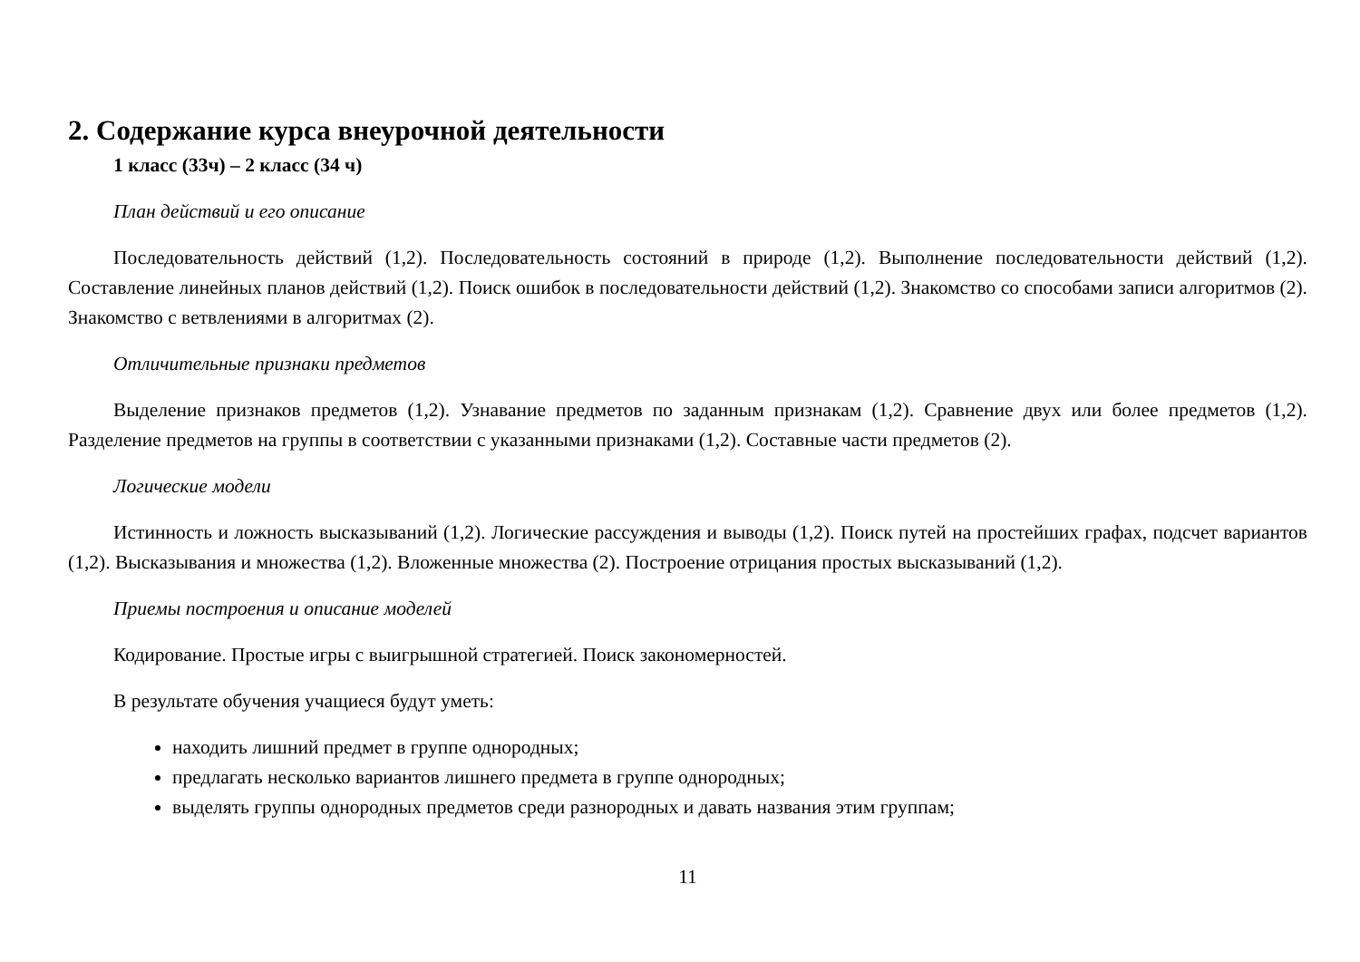2. Содержание курса внеурочной деятельности
1 класс (33ч) – 2 класс (34 ч)
План действий и его описание
Последовательность действий (1,2). Последовательность состояний в природе (1,2). Выполнение последовательности действий (1,2). Составление линейных планов действий (1,2). Поиск ошибок в последовательности действий (1,2). Знакомство со способами записи алгоритмов (2). Знакомство с ветвлениями в алгоритмах (2).
Отличительные признаки предметов
Выделение признаков предметов (1,2). Узнавание предметов по заданным признакам (1,2). Сравнение двух или более предметов (1,2). Разделение предметов на группы в соответствии с указанными признаками (1,2). Составные части предметов (2).
Логические модели
Истинность и ложность высказываний (1,2). Логические рассуждения и выводы (1,2). Поиск путей на простейших графах, подсчет вариантов (1,2). Высказывания и множества (1,2). Вложенные множества (2). Построение отрицания простых высказываний (1,2).
Приемы построения и описание моделей
Кодирование. Простые игры с выигрышной стратегией. Поиск закономерностей.
В результате обучения учащиеся будут уметь:
находить лишний предмет в группе однородных;
предлагать несколько вариантов лишнего предмета в группе однородных;
выделять группы однородных предметов среди разнородных и давать названия этим группам;
11